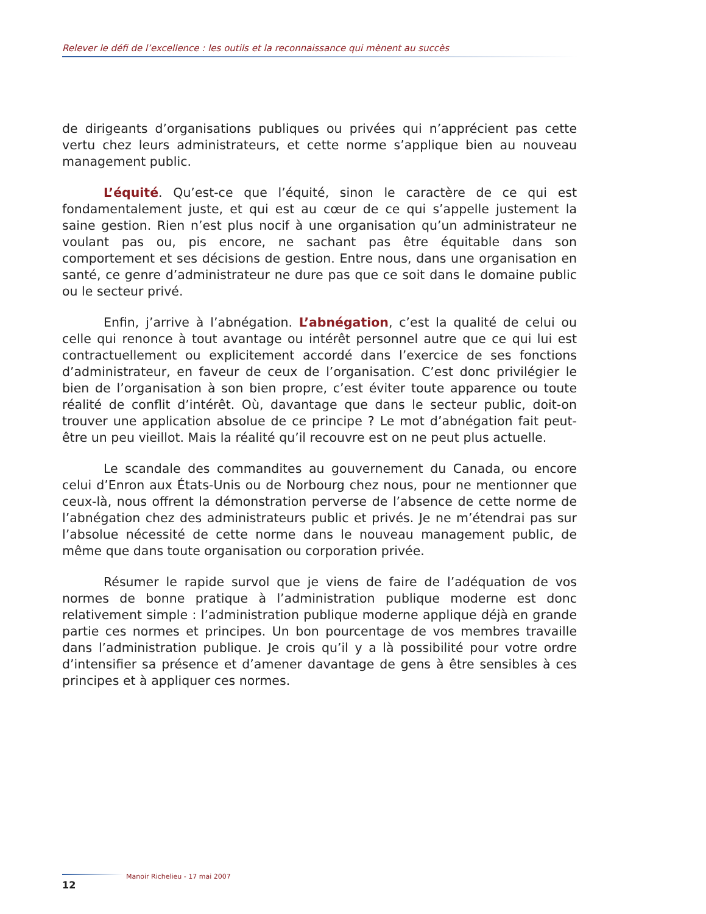Relever le défi de l’excellence : les outils et la reconnaissance qui mènent au succès
de dirigeants d’organisations publiques ou privées qui n’apprécient pas cette vertu chez leurs administrateurs, et cette norme s’applique bien au nouveau management public.
L’équité. Qu’est-ce que l’équité, sinon le caractère de ce qui est fondamentalement juste, et qui est au cœur de ce qui s’appelle justement la saine gestion. Rien n’est plus nocif à une organisation qu’un administrateur ne voulant pas ou, pis encore, ne sachant pas être équitable dans son comportement et ses décisions de gestion. Entre nous, dans une organisation en santé, ce genre d’administrateur ne dure pas que ce soit dans le domaine public ou le secteur privé.
Enfin, j’arrive à l’abnégation. L’abnégation, c’est la qualité de celui ou celle qui renonce à tout avantage ou intérêt personnel autre que ce qui lui est contractuellement ou explicitement accordé dans l’exercice de ses fonctions d’administrateur, en faveur de ceux de l’organisation. C’est donc privilégier le bien de l’organisation à son bien propre, c’est éviter toute apparence ou toute réalité de conflit d’intérêt. Où, davantage que dans le secteur public, doit-on trouver une application absolue de ce principe ? Le mot d’abnégation fait peut-être un peu vieillot. Mais la réalité qu’il recouvre est on ne peut plus actuelle.
Le scandale des commandites au gouvernement du Canada, ou encore celui d’Enron aux États-Unis ou de Norbourg chez nous, pour ne mentionner que ceux-là, nous offrent la démonstration perverse de l’absence de cette norme de l’abnégation chez des administrateurs public et privés. Je ne m’étendrai pas sur l’absolue nécessité de cette norme dans le nouveau management public, de même que dans toute organisation ou corporation privée.
Résumer le rapide survol que je viens de faire de l’adéquation de vos normes de bonne pratique à l’administration publique moderne est donc relativement simple : l’administration publique moderne applique déjà en grande partie ces normes et principes. Un bon pourcentage de vos membres travaille dans l’administration publique. Je crois qu’il y a là possibilité pour votre ordre d’intensifier sa présence et d’amener davantage de gens à être sensibles à ces principes et à appliquer ces normes.
12
Manoir Richelieu - 17 mai 2007